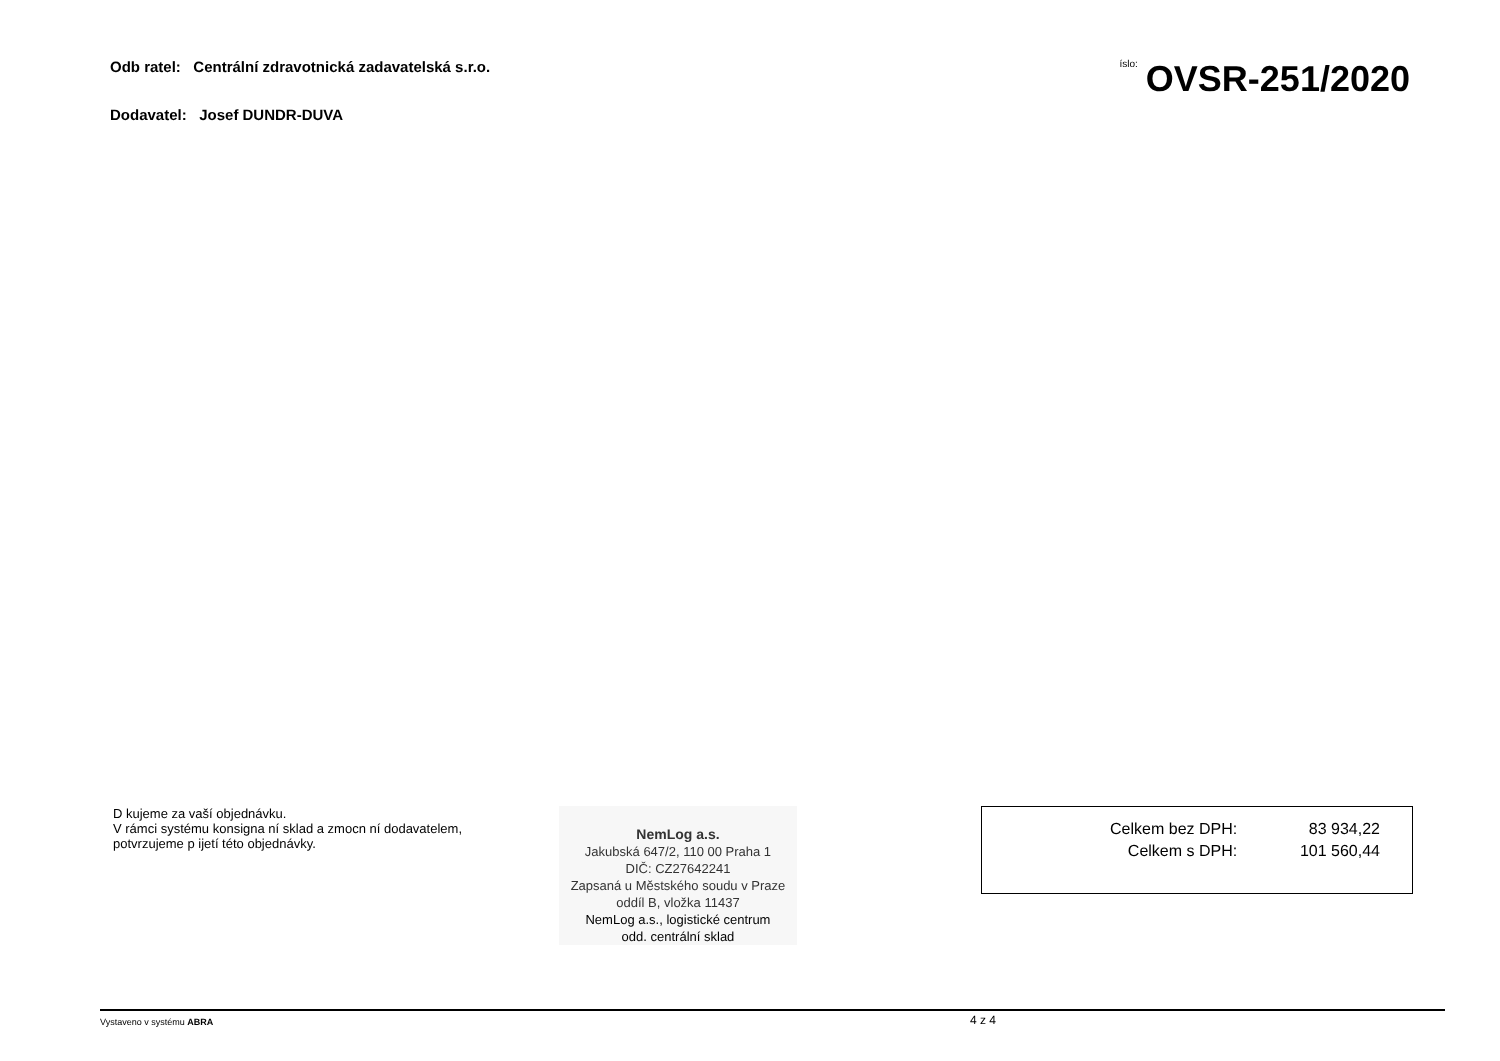Odb ratel: Centrální zdravotnická zadavatelská s.r.o.
íslo: OVSR-251/2020
Dodavatel: Josef DUNDR-DUVA
D kujeme za vaší objednávku.
V rámci systému konsigna ní sklad a zmocn ní dodavatelem,
potvrzujeme p ijetí této objednávky.
NemLog a.s.
Jakubská 647/2, 110 00 Praha 1
DIČ: CZ27642241
Zapsaná u Městského soudu v Praze
oddíl B, vložka 11437
NemLog a.s., logistické centrum
odd. centrální sklad
| Celkem bez DPH: | 83 934,22 |
| Celkem s DPH: | 101 560,44 |
Vystaveno v systému ABRA
4 z 4